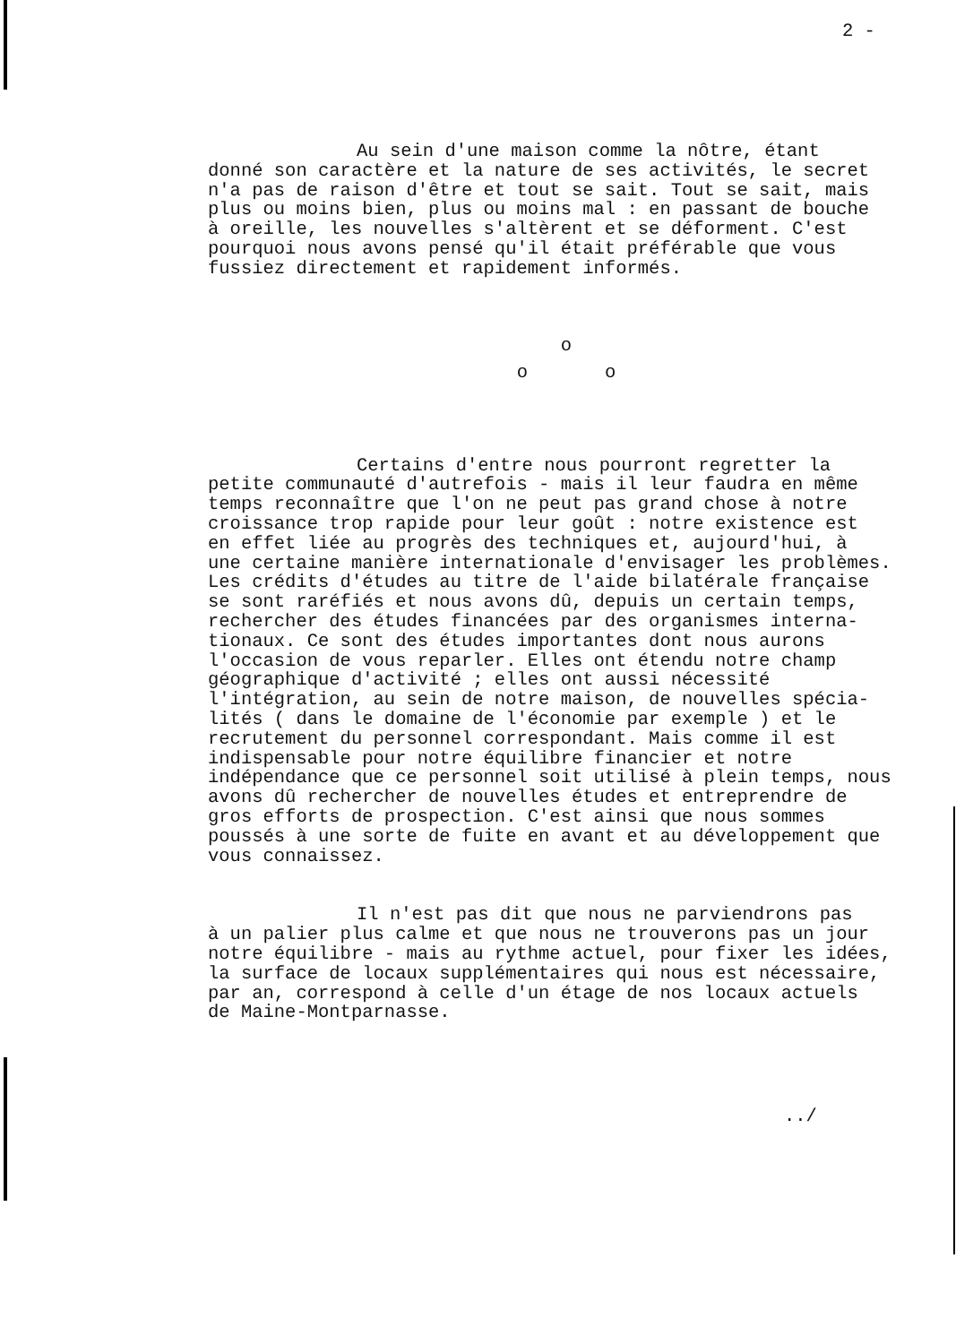2 -
Au sein d'une maison comme la nôtre, étant
donné son caractère et la nature de ses activités, le secret n'a pas de raison d'être et tout se sait. Tout se sait, mais plus ou moins bien, plus ou moins mal : en passant de bouche à oreille, les nouvelles s'altèrent et se déforment. C'est pourquoi nous avons pensé qu'il était préférable que vous fussiez directement et rapidement informés.
o
o o
Certains d'entre nous pourront regretter la
petite communauté d'autrefois - mais il leur faudra en même temps reconnaître que l'on ne peut pas grand chose à notre croissance trop rapide pour leur goût : notre existence est en effet liée au progrès des techniques et, aujourd'hui, à une certaine manière internationale d'envisager les problèmes. Les crédits d'études au titre de l'aide bilatérale française se sont raréfiés et nous avons dû, depuis un certain temps, rechercher des études financées par des organismes interna- tionaux. Ce sont des études importantes dont nous aurons l'occasion de vous reparler. Elles ont étendu notre champ géographique d'activité ; elles ont aussi nécessité l'intégration, au sein de notre maison, de nouvelles spécia- lités ( dans le domaine de l'économie par exemple ) et le recrutement du personnel correspondant. Mais comme il est indispensable pour notre équilibre financier et notre indépendance que ce personnel soit utilisé à plein temps, nous avons dû rechercher de nouvelles études et entreprendre de gros efforts de prospection. C'est ainsi que nous sommes poussés à une sorte de fuite en avant et au développement que vous connaissez.
Il n'est pas dit que nous ne parviendrons pas
à un palier plus calme et que nous ne trouverons pas un jour notre équilibre - mais au rythme actuel, pour fixer les idées, la surface de locaux supplémentaires qui nous est nécessaire, par an, correspond à celle d'un étage de nos locaux actuels de Maine-Montparnasse.
../